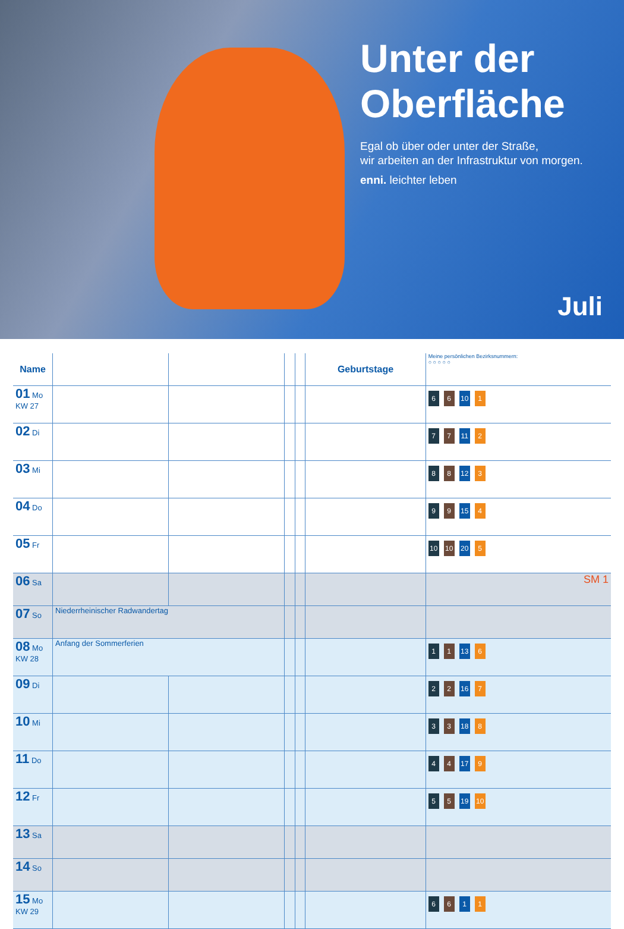Unter der Oberfläche
Egal ob über oder unter der Straße,
wir arbeiten an der Infrastruktur von morgen.
enni. leichter leben
Juli
| Name | | | | | Geburtstage | Meine persönlichen Bezirksnummern: ○ ○ ○ ○ ○ |
| --- | --- | --- | --- | --- | --- | --- |
| 01 Mo KW 27 | | | | | | 6 6 10 1 |
| 02 Di | | | | | | 7 7 11 2 |
| 03 Mi | | | | | | 8 8 12 3 |
| 04 Do | | | | | | 9 9 15 4 |
| 05 Fr | | | | | | 10 10 20 5 |
| 06 Sa | | | | | | SM 1 |
| 07 So | Niederrheinischer Radwandertag | | | | | |
| 08 Mo KW 28 | Anfang der Sommerferien | | | | | 1 1 13 6 |
| 09 Di | | | | | | 2 2 16 7 |
| 10 Mi | | | | | | 3 3 18 8 |
| 11 Do | | | | | | 4 4 17 9 |
| 12 Fr | | | | | | 5 5 19 10 |
| 13 Sa | | | | | | |
| 14 So | | | | | | |
| 15 Mo KW 29 | | | | | | 6 6 1 1 |